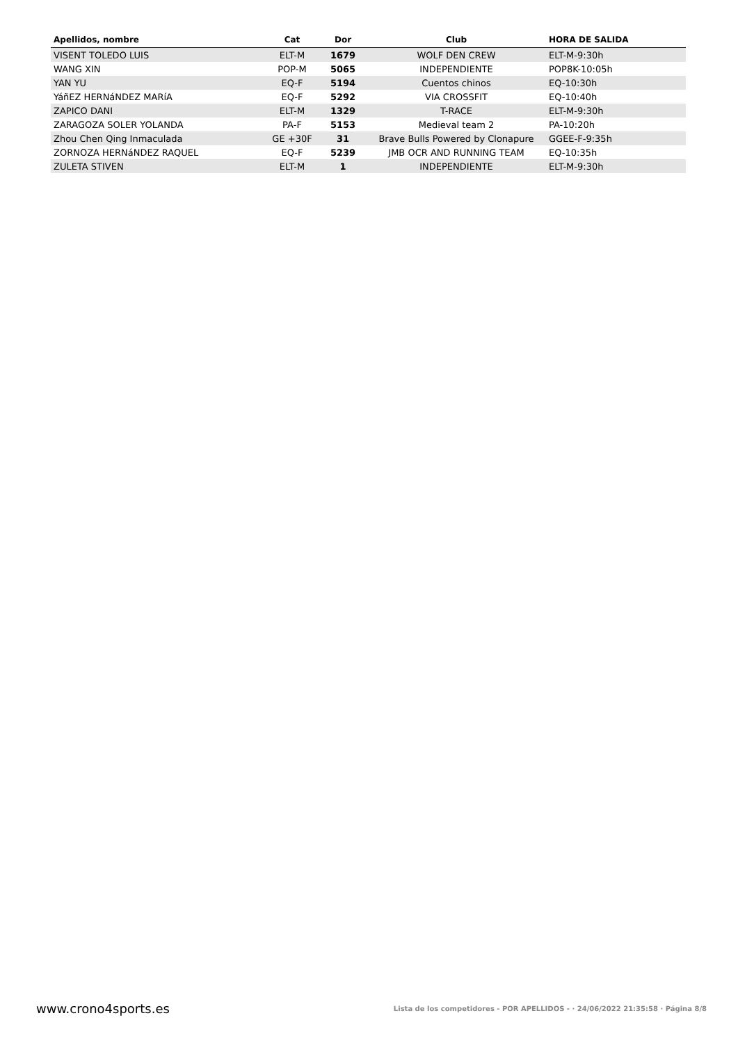| Apellidos, nombre | Cat | Dor | Club | HORA DE SALIDA |
| --- | --- | --- | --- | --- |
| VISENT TOLEDO LUIS | ELT-M | 1679 | WOLF DEN CREW | ELT-M-9:30h |
| WANG XIN | POP-M | 5065 | INDEPENDIENTE | POP8K-10:05h |
| YAN YU | EQ-F | 5194 | Cuentos chinos | EQ-10:30h |
| YáñEZ HERNáNDEZ MARíA | EQ-F | 5292 | VIA CROSSFIT | EQ-10:40h |
| ZAPICO DANI | ELT-M | 1329 | T-RACE | ELT-M-9:30h |
| ZARAGOZA SOLER YOLANDA | PA-F | 5153 | Medieval team 2 | PA-10:20h |
| Zhou Chen Qing Inmaculada | GE +30F | 31 | Brave Bulls Powered by Clonapure | GGEE-F-9:35h |
| ZORNOZA HERNáNDEZ RAQUEL | EQ-F | 5239 | JMB OCR AND RUNNING TEAM | EQ-10:35h |
| ZULETA STIVEN | ELT-M | 1 | INDEPENDIENTE | ELT-M-9:30h |
www.crono4sports.es Lista de los competidores - POR APELLIDOS - · 24/06/2022 21:35:58 · Página 8/8